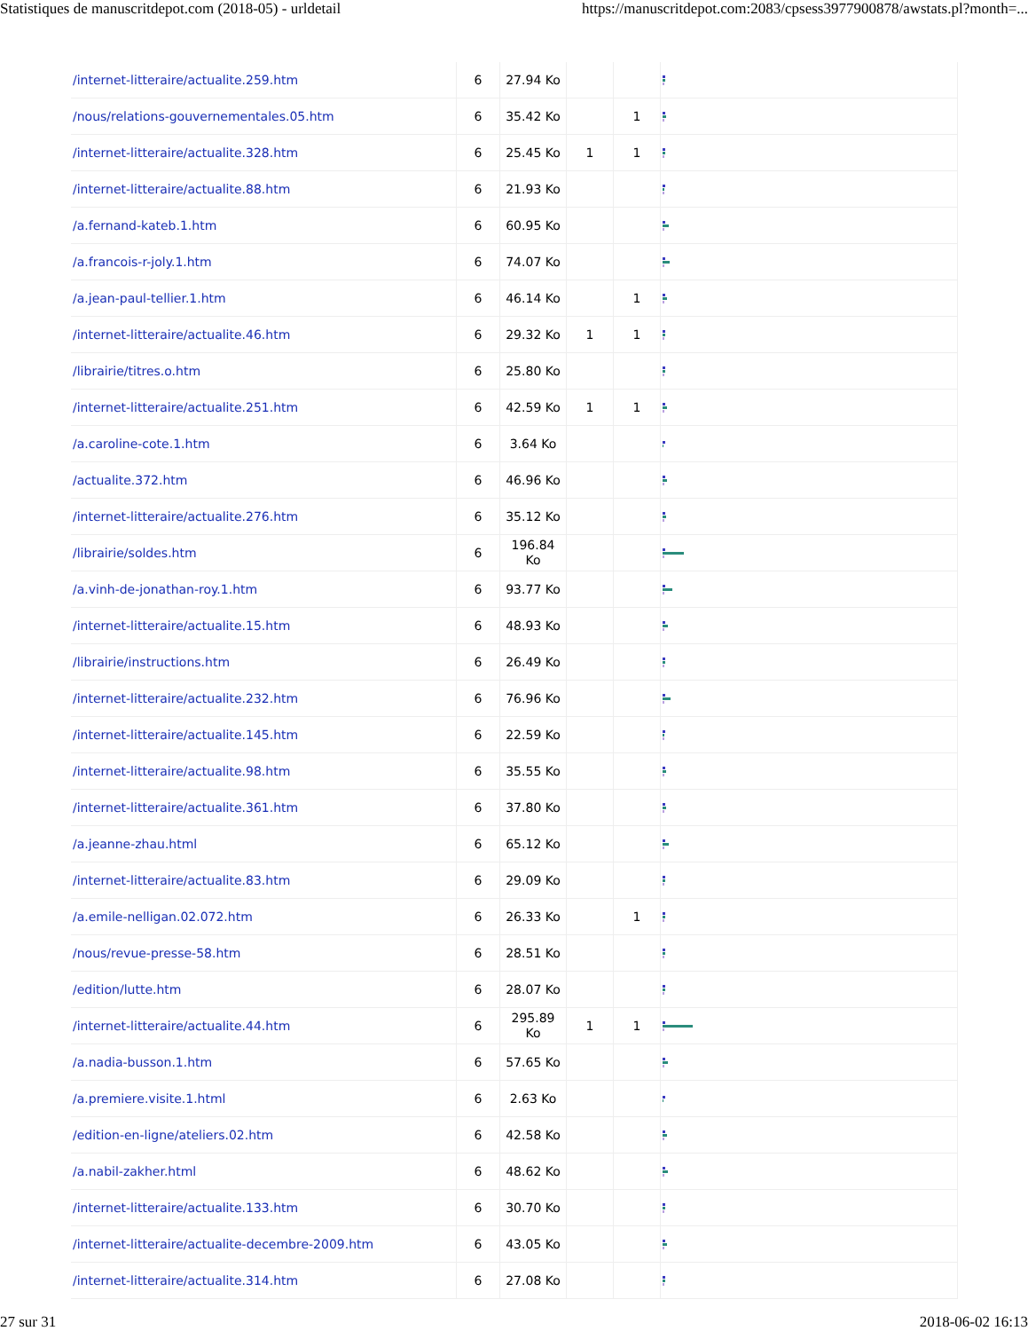Statistiques de manuscritdepot.com (2018-05) - urldetail https://manuscritdepot.com:2083/cpsess3977900878/awstats.pl?month=...
| /internet-litteraire/actualite.259.htm | 6 | 27.94 Ko | | | |
| /nous/relations-gouvernementales.05.htm | 6 | 35.42 Ko | | 1 | |
| /internet-litteraire/actualite.328.htm | 6 | 25.45 Ko | 1 | 1 | |
| /internet-litteraire/actualite.88.htm | 6 | 21.93 Ko | | | |
| /a.fernand-kateb.1.htm | 6 | 60.95 Ko | | | |
| /a.francois-r-joly.1.htm | 6 | 74.07 Ko | | | |
| /a.jean-paul-tellier.1.htm | 6 | 46.14 Ko | | 1 | |
| /internet-litteraire/actualite.46.htm | 6 | 29.32 Ko | 1 | 1 | |
| /librairie/titres.o.htm | 6 | 25.80 Ko | | | |
| /internet-litteraire/actualite.251.htm | 6 | 42.59 Ko | 1 | 1 | |
| /a.caroline-cote.1.htm | 6 | 3.64 Ko | | | |
| /actualite.372.htm | 6 | 46.96 Ko | | | |
| /internet-litteraire/actualite.276.htm | 6 | 35.12 Ko | | | |
| /librairie/soldes.htm | 6 | 196.84 Ko | | | |
| /a.vinh-de-jonathan-roy.1.htm | 6 | 93.77 Ko | | | |
| /internet-litteraire/actualite.15.htm | 6 | 48.93 Ko | | | |
| /librairie/instructions.htm | 6 | 26.49 Ko | | | |
| /internet-litteraire/actualite.232.htm | 6 | 76.96 Ko | | | |
| /internet-litteraire/actualite.145.htm | 6 | 22.59 Ko | | | |
| /internet-litteraire/actualite.98.htm | 6 | 35.55 Ko | | | |
| /internet-litteraire/actualite.361.htm | 6 | 37.80 Ko | | | |
| /a.jeanne-zhau.html | 6 | 65.12 Ko | | | |
| /internet-litteraire/actualite.83.htm | 6 | 29.09 Ko | | | |
| /a.emile-nelligan.02.072.htm | 6 | 26.33 Ko | | 1 | |
| /nous/revue-presse-58.htm | 6 | 28.51 Ko | | | |
| /edition/lutte.htm | 6 | 28.07 Ko | | | |
| /internet-litteraire/actualite.44.htm | 6 | 295.89 Ko | 1 | 1 | |
| /a.nadia-busson.1.htm | 6 | 57.65 Ko | | | |
| /a.premiere.visite.1.html | 6 | 2.63 Ko | | | |
| /edition-en-ligne/ateliers.02.htm | 6 | 42.58 Ko | | | |
| /a.nabil-zakher.html | 6 | 48.62 Ko | | | |
| /internet-litteraire/actualite.133.htm | 6 | 30.70 Ko | | | |
| /internet-litteraire/actualite-decembre-2009.htm | 6 | 43.05 Ko | | | |
| /internet-litteraire/actualite.314.htm | 6 | 27.08 Ko | | | |
27 sur 31 2018-06-02 16:13